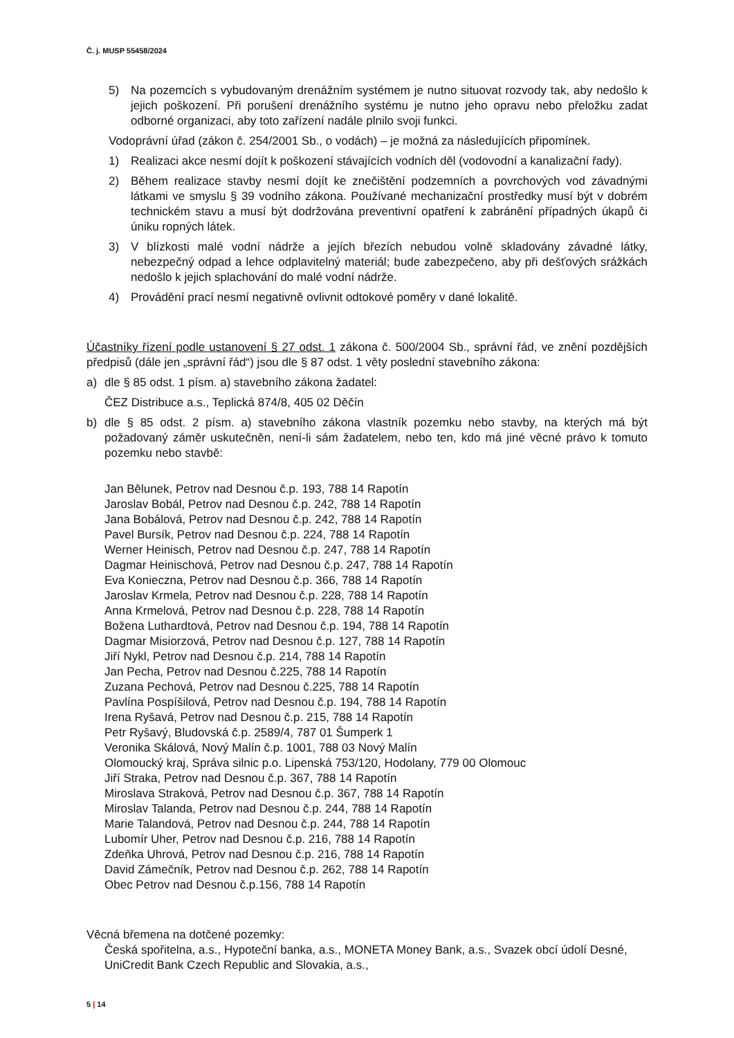Č. j. MUSP 55458/2024
5) Na pozemcích s vybudovaným drenážním systémem je nutno situovat rozvody tak, aby nedošlo k jejich poškození. Při porušení drenážního systému je nutno jeho opravu nebo přeložku zadat odborné organizaci, aby toto zařízení nadále plnilo svoji funkci.
Vodoprávní úřad (zákon č. 254/2001 Sb., o vodách) – je možná za následujících připomínek.
1) Realizaci akce nesmí dojít k poškození stávajících vodních děl (vodovodní a kanalizační řady).
2) Během realizace stavby nesmí dojít ke znečištění podzemních a povrchových vod závadnými látkami ve smyslu § 39 vodního zákona. Používané mechanizační prostředky musí být v dobrém technickém stavu a musí být dodržována preventivní opatření k zabránění případných úkapů či úniku ropných látek.
3) V blízkosti malé vodní nádrže a jejích březích nebudou volně skladovány závadné látky, nebezpečný odpad a lehce odplavitelný materiál; bude zabezpečeno, aby při dešťových srážkách nedošlo k jejich splachování do malé vodní nádrže.
4) Provádění prací nesmí negativně ovlivnit odtokové poměry v dané lokalitě.
Účastníky řízení podle ustanovení § 27 odst. 1 zákona č. 500/2004 Sb., správní řád, ve znění pozdějších předpisů (dále jen „správní řád“) jsou dle § 87 odst. 1 věty poslední stavebního zákona:
a) dle § 85 odst. 1 písm. a) stavebního zákona žadatel:
ČEZ Distribuce a.s., Teplická 874/8, 405 02 Děčín
b) dle § 85 odst. 2 písm. a) stavebního zákona vlastník pozemku nebo stavby, na kterých má být požadovaný záměr uskutečněn, není-li sám žadatelem, nebo ten, kdo má jiné věcné právo k tomuto pozemku nebo stavbě:
Jan Bělunek, Petrov nad Desnou č.p. 193, 788 14 Rapotín
Jaroslav Bobál, Petrov nad Desnou č.p. 242, 788 14 Rapotín
Jana Bobálová, Petrov nad Desnou č.p. 242, 788 14 Rapotín
Pavel Bursík, Petrov nad Desnou č.p. 224, 788 14 Rapotín
Werner Heinisch, Petrov nad Desnou č.p. 247, 788 14 Rapotín
Dagmar Heinischová, Petrov nad Desnou č.p. 247, 788 14 Rapotín
Eva Konieczna, Petrov nad Desnou č.p. 366, 788 14 Rapotín
Jaroslav Krmela, Petrov nad Desnou č.p. 228, 788 14 Rapotín
Anna Krmelová, Petrov nad Desnou č.p. 228, 788 14 Rapotín
Božena Luthardtová, Petrov nad Desnou č.p. 194, 788 14 Rapotín
Dagmar Misiorzová, Petrov nad Desnou č.p. 127, 788 14 Rapotín
Jiří Nykl, Petrov nad Desnou č.p. 214, 788 14 Rapotín
Jan Pecha, Petrov nad Desnou č.225, 788 14 Rapotín
Zuzana Pechová, Petrov nad Desnou č.225, 788 14 Rapotín
Pavlína Pospíšilová, Petrov nad Desnou č.p. 194, 788 14 Rapotín
Irena Ryšavá, Petrov nad Desnou č.p. 215, 788 14 Rapotín
Petr Ryšavý, Bludovská č.p. 2589/4, 787 01 Šumperk 1
Veronika Skálová, Nový Malín č.p. 1001, 788 03 Nový Malín
Olomoucký kraj, Správa silnic p.o. Lipenská 753/120, Hodolany, 779 00 Olomouc
Jiří Straka, Petrov nad Desnou č.p. 367, 788 14 Rapotín
Miroslava Straková, Petrov nad Desnou č.p. 367, 788 14 Rapotín
Miroslav Talanda, Petrov nad Desnou č.p. 244, 788 14 Rapotín
Marie Talandová, Petrov nad Desnou č.p. 244, 788 14 Rapotín
Lubomír Uher, Petrov nad Desnou č.p. 216, 788 14 Rapotín
Zdeňka Uhrová, Petrov nad Desnou č.p. 216, 788 14 Rapotín
David Zámečník, Petrov nad Desnou č.p. 262, 788 14 Rapotín
Obec Petrov nad Desnou č.p.156, 788 14 Rapotín
Věcná břemena na dotčené pozemky:
Česká spořitelna, a.s., Hypoteční banka, a.s., MONETA Money Bank, a.s., Svazek obcí údolí Desné, UniCredit Bank Czech Republic and Slovakia, a.s.,
5 | 14